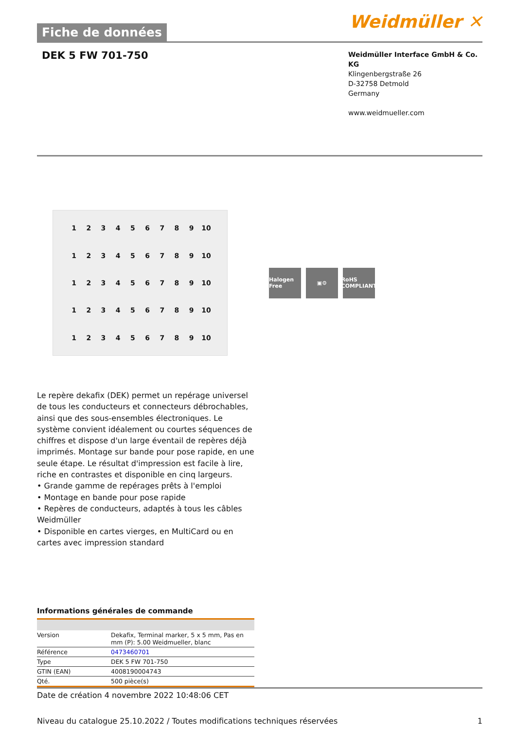Fiche de données
Weidmüller ✕
DEK 5 FW 701-750
Weidmüller Interface GmbH & Co. KG
Klingenbergstraße 26
D-32758 Detmold
Germany
www.weidmueller.com
123456789 10 123456789 10 123456789 10 123456789 10 123456789 10
Halogen Free
▣⚙ RoHS COMPLIANT
Le repère dekafix (DEK) permet un repérage universel de tous les conducteurs et connecteurs débrochables, ainsi que des sous-ensembles électroniques. Le système convient idéalement ou courtes séquences de chiffres et dispose d'un large éventail de repères déjà imprimés. Montage sur bande pour pose rapide, en une seule étape. Le résultat d'impression est facile à lire, riche en contrastes et disponible en cinq largeurs.
• Grande gamme de repérages prêts à l'emploi
• Montage en bande pour pose rapide
• Repères de conducteurs, adaptés à tous les câbles Weidmüller
• Disponible en cartes vierges, en MultiCard ou en cartes avec impression standard
Informations générales de commande
| Version | Dekafix, Terminal marker, 5 x 5 mm, Pas en mm (P): 5.00 Weidmueller, blanc |
| Référence | 0473460701 |
| Type | DEK 5 FW 701-750 |
| GTIN (EAN) | 4008190004743 |
| Qté. | 500 pièce(s) |
Date de création 4 novembre 2022 10:48:06 CET
Niveau du catalogue 25.10.2022 / Toutes modifications techniques réservées 1